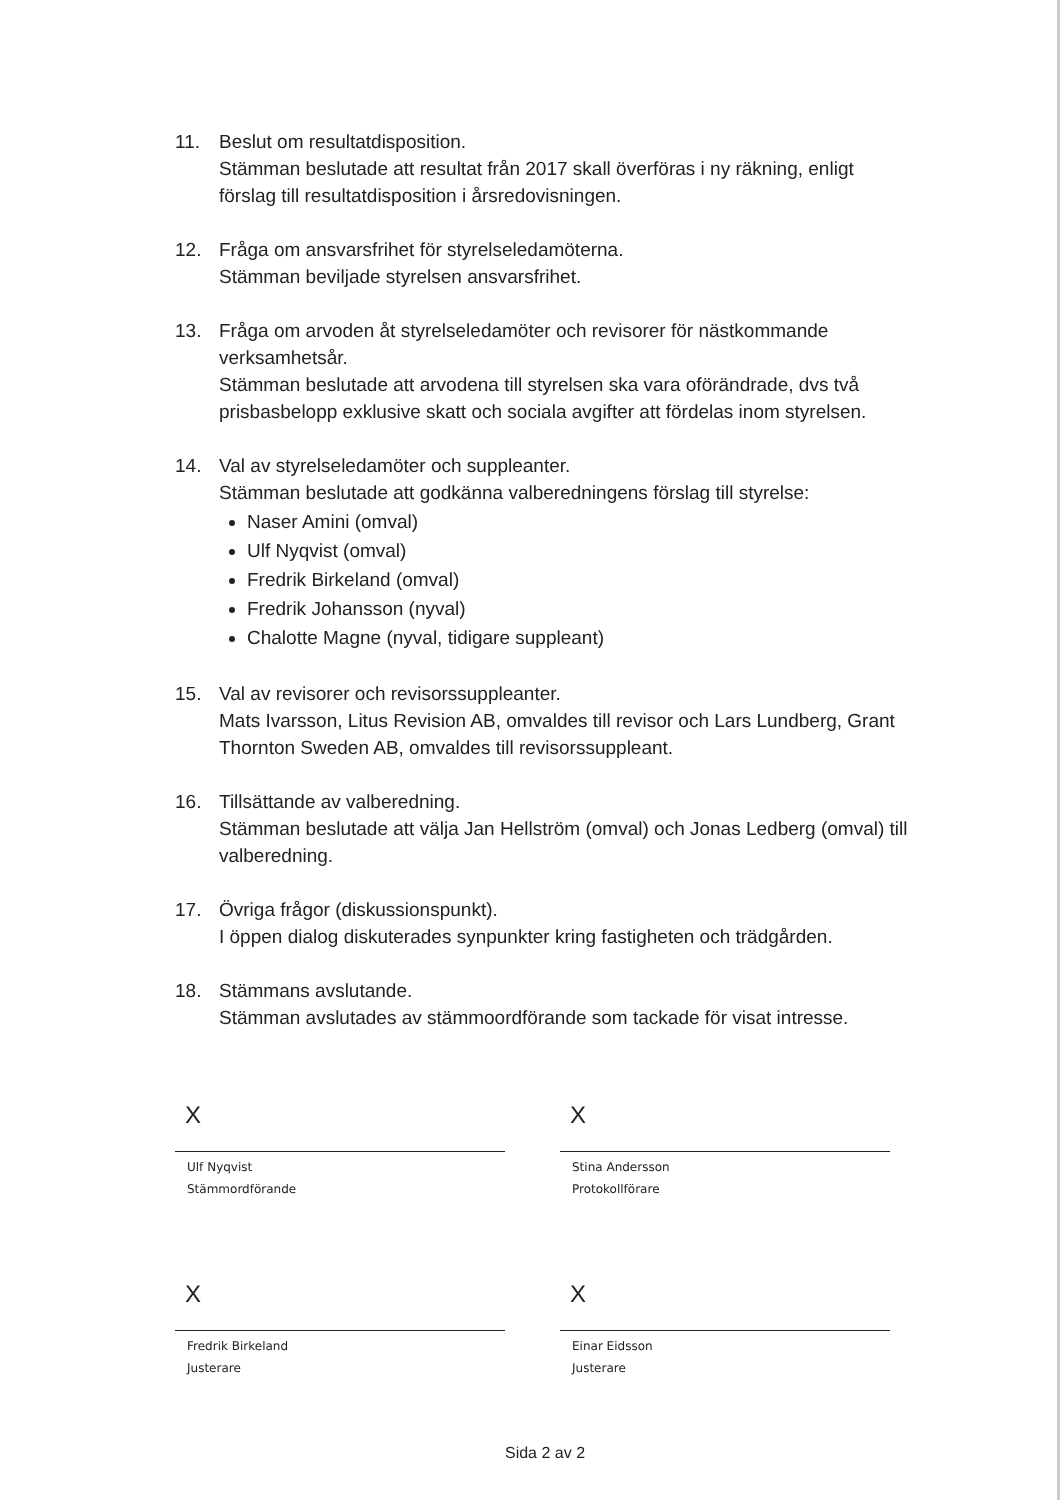11. Beslut om resultatdisposition.
Stämman beslutade att resultat från 2017 skall överföras i ny räkning, enligt förslag till resultatdisposition i årsredovisningen.
12. Fråga om ansvarsfrihet för styrelseledamöterna.
Stämman beviljade styrelsen ansvarsfrihet.
13. Fråga om arvoden åt styrelseledamöter och revisorer för nästkommande verksamhetsår.
Stämman beslutade att arvodena till styrelsen ska vara oförändrade, dvs två prisbasbelopp exklusive skatt och sociala avgifter att fördelas inom styrelsen.
14. Val av styrelseledamöter och suppleanter.
Stämman beslutade att godkänna valberedningens förslag till styrelse:
Naser Amini (omval)
Ulf Nyqvist (omval)
Fredrik Birkeland (omval)
Fredrik Johansson (nyval)
Chalotte Magne (nyval, tidigare suppleant)
15. Val av revisorer och revisorssuppleanter.
Mats Ivarsson, Litus Revision AB, omvaldes till revisor och Lars Lundberg, Grant Thornton Sweden AB, omvaldes till revisorssuppleant.
16. Tillsättande av valberedning.
Stämman beslutade att välja Jan Hellström (omval) och Jonas Ledberg (omval) till valberedning.
17. Övriga frågor (diskussionspunkt).
I öppen dialog diskuterades synpunkter kring fastigheten och trädgården.
18. Stämmans avslutande.
Stämman avslutades av stämmoordförande som tackade för visat intresse.
X
Ulf Nyqvist
Stämmordförande
X
Stina Andersson
Protokollförare
X
Fredrik Birkeland
Justerare
X
Einar Eidsson
Justerare
Sida 2 av 2